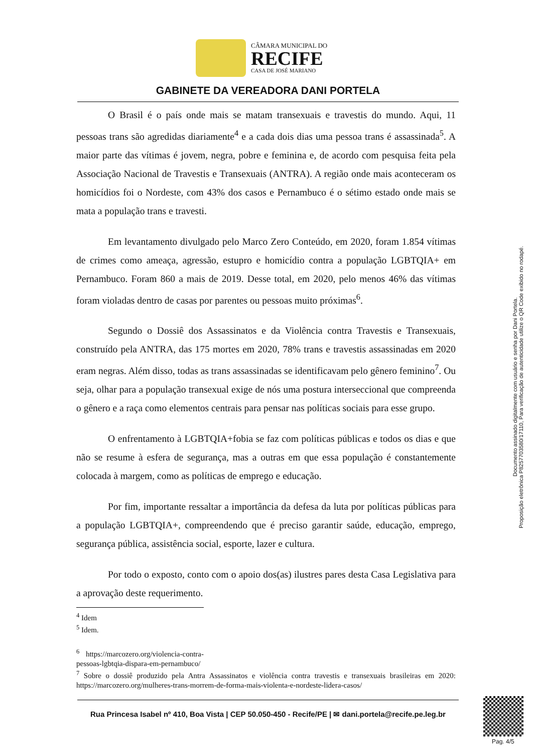CÂMARA MUNICIPAL DO
RECIFE
CASA DE JOSÉ MARIANO
GABINETE DA VEREADORA DANI PORTELA
O Brasil é o país onde mais se matam transexuais e travestis do mundo. Aqui, 11 pessoas trans são agredidas diariamente<sup>4</sup> e a cada dois dias uma pessoa trans é assassinada<sup>5</sup>. A maior parte das vítimas é jovem, negra, pobre e feminina e, de acordo com pesquisa feita pela Associação Nacional de Travestis e Transexuais (ANTRA). A região onde mais aconteceram os homicídios foi o Nordeste, com 43% dos casos e Pernambuco é o sétimo estado onde mais se mata a população trans e travesti.
Em levantamento divulgado pelo Marco Zero Conteúdo, em 2020, foram 1.854 vítimas de crimes como ameaça, agressão, estupro e homicídio contra a população LGBTQIA+ em Pernambuco. Foram 860 a mais de 2019. Desse total, em 2020, pelo menos 46% das vítimas foram violadas dentro de casas por parentes ou pessoas muito próximas<sup>6</sup>.
Segundo o Dossiê dos Assassinatos e da Violência contra Travestis e Transexuais, construído pela ANTRA, das 175 mortes em 2020, 78% trans e travestis assassinadas em 2020 eram negras. Além disso, todas as trans assassinadas se identificavam pelo gênero feminino<sup>7</sup>. Ou seja, olhar para a população transexual exige de nós uma postura interseccional que compreenda o gênero e a raça como elementos centrais para pensar nas políticas sociais para esse grupo.
O enfrentamento à LGBTQIA+fobia se faz com políticas públicas e todos os dias e que não se resume à esfera de segurança, mas a outras em que essa população é constantemente colocada à margem, como as políticas de emprego e educação.
Por fim, importante ressaltar a importância da defesa da luta por políticas públicas para a população LGBTQIA+, compreendendo que é preciso garantir saúde, educação, emprego, segurança pública, assistência social, esporte, lazer e cultura.
Por todo o exposto, conto com o apoio dos(as) ilustres pares desta Casa Legislativa para a aprovação deste requerimento.
<sup>4</sup> Idem
<sup>5</sup> Idem.
<sup>6</sup> https://marcozero.org/violencia-contra-pessoas-lgbtqia-dispara-em-pernambuco/
<sup>7</sup> Sobre o dossiê produzido pela Antra Assassinatos e violência contra travestis e transexuais brasileiras em 2020: https://marcozero.org/mulheres-trans-morrem-de-forma-mais-violenta-e-nordeste-lidera-casos/
Rua Princesa Isabel nº 410, Boa Vista | CEP 50.050-450 - Recife/PE | ✉ dani.portela@recife.pe.leg.br
Documento assinado digitalmente com usuário e senha por Dani Portela.
Proposição eletrônica P8257703580/17110, Para verificação de autenticidade utilize o QR Code exibido no rodapé.
Pag. 4/5